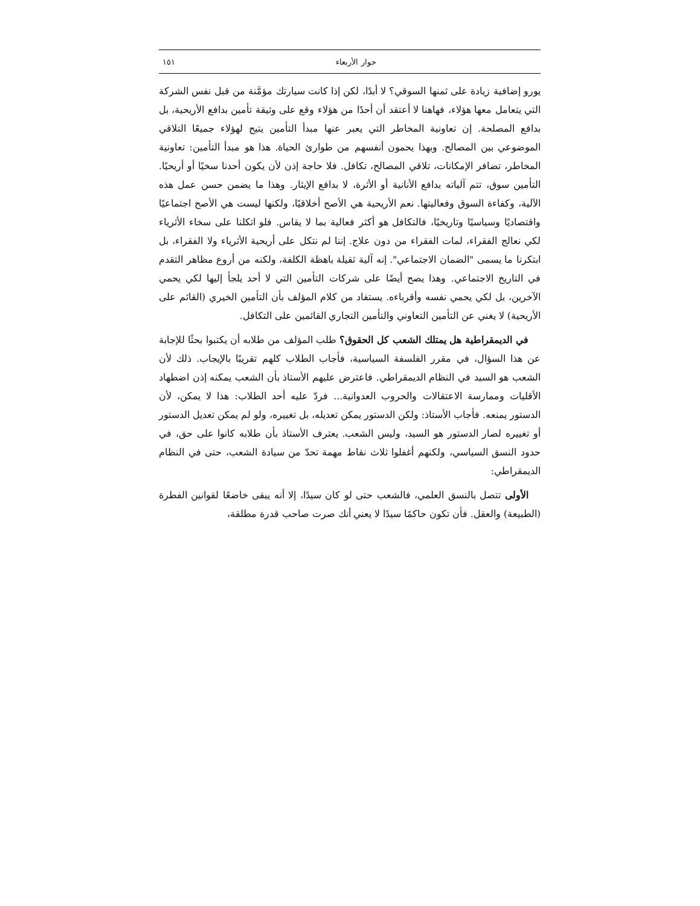حوار الأربعاء ١٥١
يورو إضافية زيادة على ثمنها السوقي؟ لا أبدًا، لكن إذا كانت سيارتك مؤمَّنة من قبل نفس الشركة التي يتعامل معها هؤلاء، فهاهنا لا أعتقد أن أحدًا من هؤلاء وقع على وثيقة تأمين بدافع الأريحية، بل بدافع المصلحة. إن تعاونية المخاطر التي يعبر عنها مبدأ التأمين يتيح لهؤلاء جميعًا التلاقي الموضوعي بين المصالح. وبهذا يحمون أنفسهم من طوارئ الحياة. هذا هو مبدأ التأمين: تعاونية المخاطر، تضافر الإمكانات، تلاقي المصالح، تكافل. فلا حاجة إذن لأن يكون أحدنا سخيًا أو أريحيًا. التأمين سوق، تتم آلياته بدافع الأنانية أو الأثرة، لا بدافع الإيثار. وهذا ما يضمن حسن عمل هذه الآلية، وكفاءة السوق وفعاليتها. نعم الأريحية هي الأصح أخلاقيًا، ولكنها ليست هي الأصح اجتماعيًا واقتصاديًا وسياسيًا وتاريخيًا، فالتكافل هو أكثر فعالية بما لا يقاس. فلو اتكلنا على سخاء الأثرياء لكي نعالج الفقراء، لمات الفقراء من دون علاج. إننا لم نتكل على أريحية الأثرياء ولا الفقراء، بل ابتكرنا ما يسمى "الضمان الاجتماعي". إنه آلية ثقيلة باهظة الكلفة، ولكنه من أروع مظاهر التقدم في التاريخ الاجتماعي. وهذا يصح أيضًا على شركات التأمين التي لا أحد يلجأ إليها لكي يحمي الآخرين، بل لكي يحمي نفسه وأقرباءه. يستفاد من كلام المؤلف بأن التأمين الخيري (القائم على الأريحية) لا يغني عن التأمين التعاوني والتأمين التجاري القائمين على التكافل.
في الديمقراطية هل يمتلك الشعب كل الحقوق؟ طلب المؤلف من طلابه أن يكتبوا بحثًا للإجابة عن هذا السؤال، في مقرر الفلسفة السياسية، فأجاب الطلاب كلهم تقريبًا بالإيجاب. ذلك لأن الشعب هو السيد في النظام الديمقراطي. فاعترض عليهم الأستاذ بأن الشعب يمكنه إذن اضطهاد الأقليات وممارسة الاعتقالات والحروب العدوانية... فردّ عليه أحد الطلاب: هذا لا يمكن، لأن الدستور يمنعه. فأجاب الأستاذ: ولكن الدستور يمكن تعديله، بل تغييره، ولو لم يمكن تعديل الدستور أو تغييره لصار الدستور هو السيد، وليس الشعب. يعترف الأستاذ بأن طلابه كانوا على حق، في حدود النسق السياسي، ولكنهم أغفلوا ثلاث نقاط مهمة تحدّ من سيادة الشعب، حتى في النظام الديمقراطي:
الأولى تتصل بالنسق العلمي، فالشعب حتى لو كان سيدًا، إلا أنه يبقى خاضعًا لقوانين الفطرة (الطبيعة) والعقل. فأن تكون حاكمًا سيدًا لا يعني أنك صرت صاحب قدرة مطلقة،